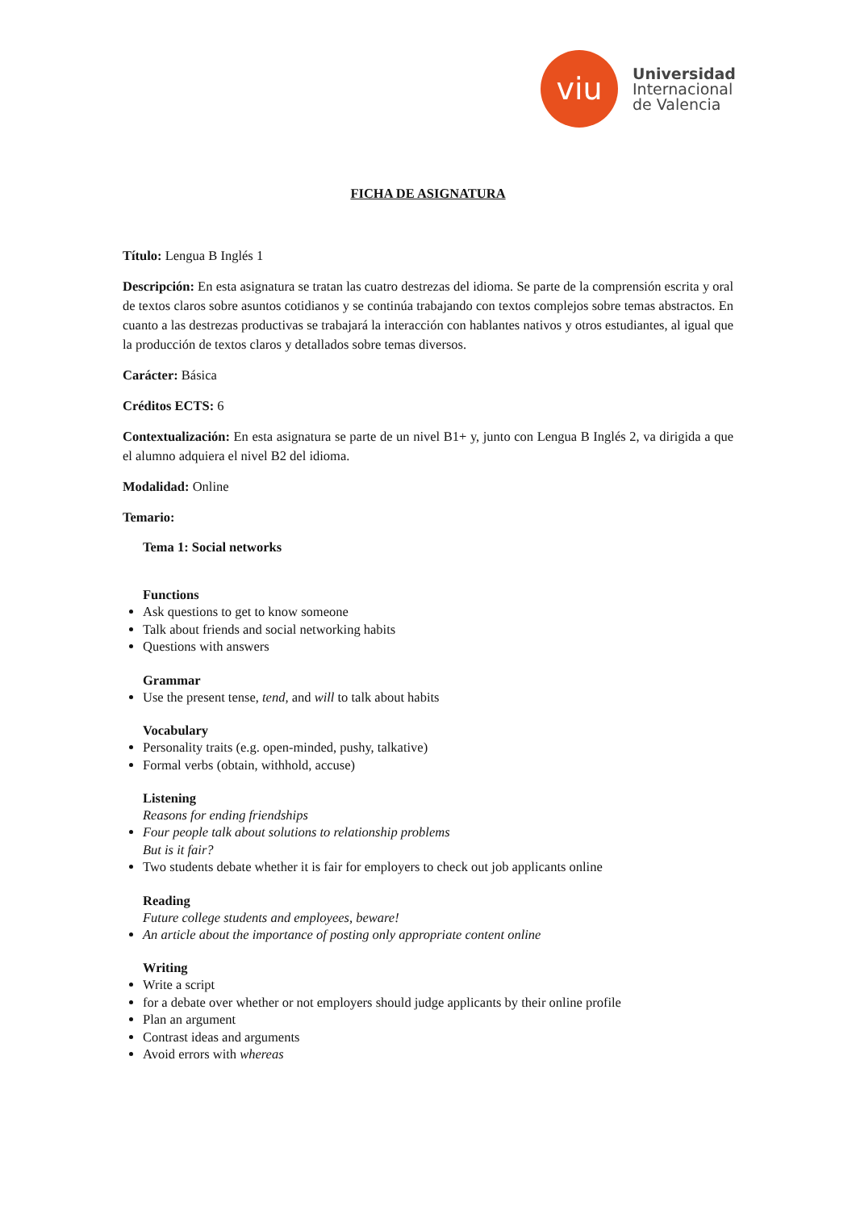viu
Universidad
Internacional
de Valencia
FICHA DE ASIGNATURA
Título: Lengua B Inglés 1
Descripción: En esta asignatura se tratan las cuatro destrezas del idioma. Se parte de la comprensión escrita y oral de textos claros sobre asuntos cotidianos y se continúa trabajando con textos complejos sobre temas abstractos. En cuanto a las destrezas productivas se trabajará la interacción con hablantes nativos y otros estudiantes, al igual que la producción de textos claros y detallados sobre temas diversos.
Carácter: Básica
Créditos ECTS: 6
Contextualización: En esta asignatura se parte de un nivel B1+ y, junto con Lengua B Inglés 2, va dirigida a que el alumno adquiera el nivel B2 del idioma.
Modalidad: Online
Temario:
Tema 1: Social networks
Functions
Ask questions to get to know someone
Talk about friends and social networking habits
Questions with answers
Grammar
Use the present tense, tend, and will to talk about habits
Vocabulary
Personality traits (e.g. open-minded, pushy, talkative)
Formal verbs (obtain, withhold, accuse)
Listening
Reasons for ending friendships
Four people talk about solutions to relationship problems
But is it fair?
Two students debate whether it is fair for employers to check out job applicants online
Reading
Future college students and employees, beware!
An article about the importance of posting only appropriate content online
Writing
Write a script
for a debate over whether or not employers should judge applicants by their online profile
Plan an argument
Contrast ideas and arguments
Avoid errors with whereas